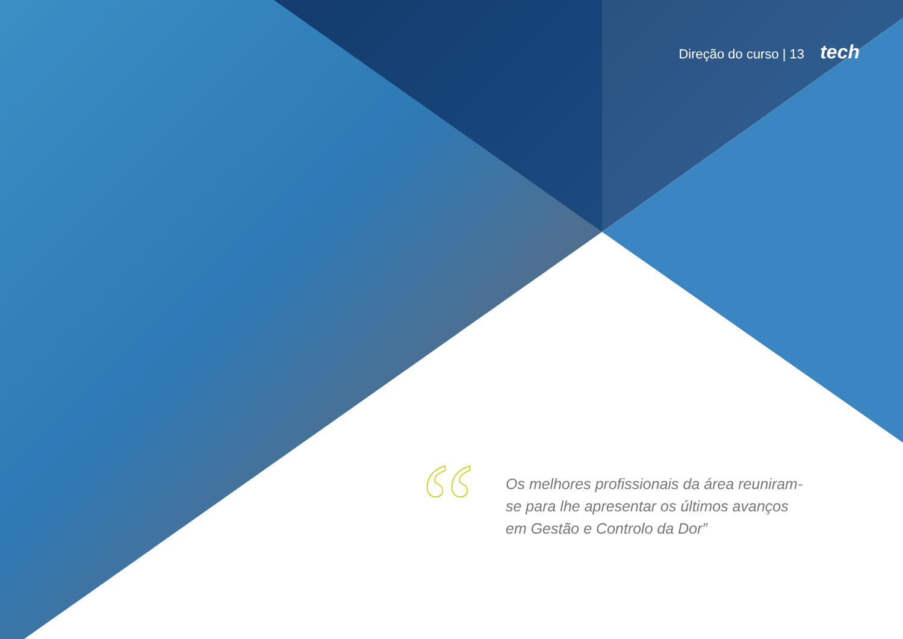Direção do curso | 13 tech
“
Os melhores profissionais da área reuniram-se para lhe apresentar os últimos avanços em Gestão e Controlo da Dor”